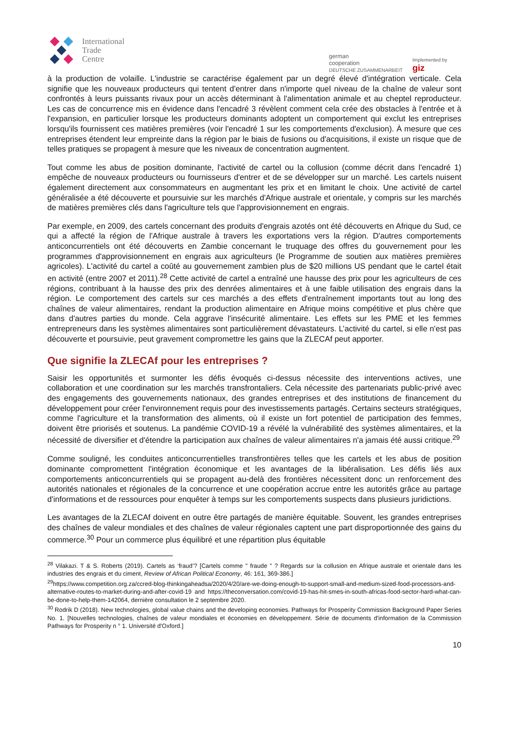International
Trade
Centre
german
cooperation
DEUTSCHE ZUSAMMENARBEIT
Implemented by
giz
à la production de volaille. L'industrie se caractérise également par un degré élevé d'intégration verticale. Cela signifie que les nouveaux producteurs qui tentent d'entrer dans n'importe quel niveau de la chaîne de valeur sont confrontés à leurs puissants rivaux pour un accès déterminant à l'alimentation animale et au cheptel reproducteur. Les cas de concurrence mis en évidence dans l'encadré 3 révèlent comment cela crée des obstacles à l'entrée et à l'expansion, en particulier lorsque les producteurs dominants adoptent un comportement qui exclut les entreprises lorsqu'ils fournissent ces matières premières (voir l'encadré 1 sur les comportements d'exclusion). À mesure que ces entreprises étendent leur empreinte dans la région par le biais de fusions ou d'acquisitions, il existe un risque que de telles pratiques se propagent à mesure que les niveaux de concentration augmentent.
Tout comme les abus de position dominante, l'activité de cartel ou la collusion (comme décrit dans l'encadré 1) empêche de nouveaux producteurs ou fournisseurs d'entrer et de se développer sur un marché. Les cartels nuisent également directement aux consommateurs en augmentant les prix et en limitant le choix. Une activité de cartel généralisée a été découverte et poursuivie sur les marchés d'Afrique australe et orientale, y compris sur les marchés de matières premières clés dans l'agriculture tels que l'approvisionnement en engrais.
Par exemple, en 2009, des cartels concernant des produits d'engrais azotés ont été découverts en Afrique du Sud, ce qui a affecté la région de l'Afrique australe à travers les exportations vers la région. D'autres comportements anticoncurrentiels ont été découverts en Zambie concernant le truquage des offres du gouvernement pour les programmes d'approvisionnement en engrais aux agriculteurs (le Programme de soutien aux matières premières agricoles). L'activité du cartel a coûté au gouvernement zambien plus de $20 millions US pendant que le cartel était en activité (entre 2007 et 2011).<sup>28</sup> Cette activité de cartel a entraîné une hausse des prix pour les agriculteurs de ces régions, contribuant à la hausse des prix des denrées alimentaires et à une faible utilisation des engrais dans la région. Le comportement des cartels sur ces marchés a des effets d'entraînement importants tout au long des chaînes de valeur alimentaires, rendant la production alimentaire en Afrique moins compétitive et plus chère que dans d'autres parties du monde. Cela aggrave l'insécurité alimentaire. Les effets sur les PME et les femmes entrepreneurs dans les systèmes alimentaires sont particulièrement dévastateurs. L’activité du cartel, si elle n'est pas découverte et poursuivie, peut gravement compromettre les gains que la ZLECAf peut apporter.
Que signifie la ZLECAf pour les entreprises ?
Saisir les opportunités et surmonter les défis évoqués ci-dessus nécessite des interventions actives, une collaboration et une coordination sur les marchés transfrontaliers. Cela nécessite des partenariats public-privé avec des engagements des gouvernements nationaux, des grandes entreprises et des institutions de financement du développement pour créer l'environnement requis pour des investissements partagés. Certains secteurs stratégiques, comme l'agriculture et la transformation des aliments, où il existe un fort potentiel de participation des femmes, doivent être priorisés et soutenus. La pandémie COVID-19 a révélé la vulnérabilité des systèmes alimentaires, et la nécessité de diversifier et d'étendre la participation aux chaînes de valeur alimentaires n'a jamais été aussi critique.<sup>29</sup>
Comme souligné, les conduites anticoncurrentielles transfrontières telles que les cartels et les abus de position dominante compromettent l'intégration économique et les avantages de la libéralisation. Les défis liés aux comportements anticoncurrentiels qui se propagent au-delà des frontières nécessitent donc un renforcement des autorités nationales et régionales de la concurrence et une coopération accrue entre les autorités grâce au partage d'informations et de ressources pour enquêter à temps sur les comportements suspects dans plusieurs juridictions.
Les avantages de la ZLECAf doivent en outre être partagés de manière équitable. Souvent, les grandes entreprises des chaînes de valeur mondiales et des chaînes de valeur régionales captent une part disproportionnée des gains du commerce.<sup>30</sup> Pour un commerce plus équilibré et une répartition plus équitable
<sup>28</sup> Vilakazi. T & S. Roberts (2019). Cartels as ‘fraud’? [Cartels comme " fraude " ? Regards sur la collusion en Afrique australe et orientale dans les industries des engrais et du ciment, Review of African Political Economy, 46: 161, 369-386.]
<sup>29</sup> https://www.competition.org.za/ccred-blog-thinkingaheadsa/2020/4/20/are-we-doing-enough-to-support-small-and-medium-sized-food-processors-and-alternative-routes-to-market-during-and-after-covid-19 and https://theconversation.com/covid-19-has-hit-smes-in-south-africas-food-sector-hard-what-can-be-done-to-help-them-142064, dernière consultation le 2 septembre 2020.
<sup>30</sup> Rodrik D (2018). New technologies, global value chains and the developing economies. Pathways for Prosperity Commission Background Paper Series No. 1. [Nouvelles technologies, chaînes de valeur mondiales et économies en développement. Série de documents d'information de la Commission Pathways for Prosperity n ° 1. Université d'Oxford.]
10